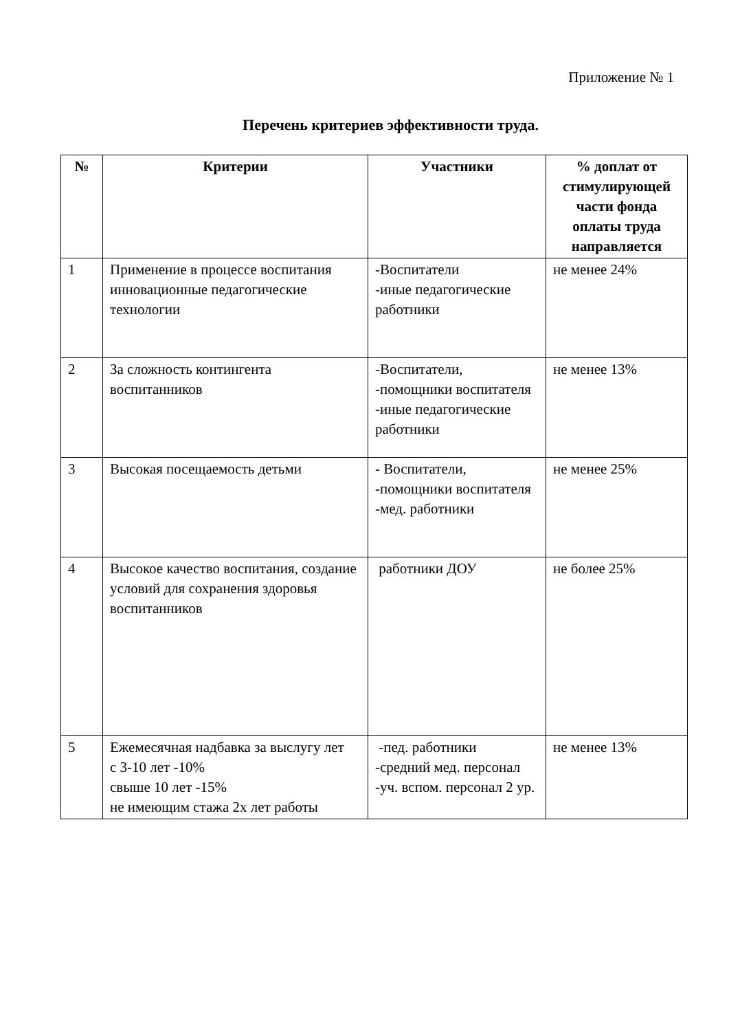Приложение № 1
Перечень критериев эффективности труда.
| № | Критерии | Участники | % доплат от стимулирующей части фонда оплаты труда направляется |
| --- | --- | --- | --- |
| 1 | Применение в процессе воспитания инновационные педагогические технологии | -Воспитатели -иные педагогические работники | не менее 24% |
| 2 | За сложность контингента воспитанников | -Воспитатели, -помощники воспитателя -иные педагогические работники | не менее 13% |
| 3 | Высокая посещаемость детьми | - Воспитатели, -помощники воспитателя -мед. работники | не менее 25% |
| 4 | Высокое качество воспитания, создание условий для сохранения здоровья воспитанников | работники ДОУ | не более 25% |
| 5 | Ежемесячная надбавка за выслугу лет с 3-10 лет -10% свыше 10 лет -15% не имеющим стажа 2х лет работы | -пед. работники -средний мед. персонал -уч. вспом. персонал 2 ур. | не менее 13% |